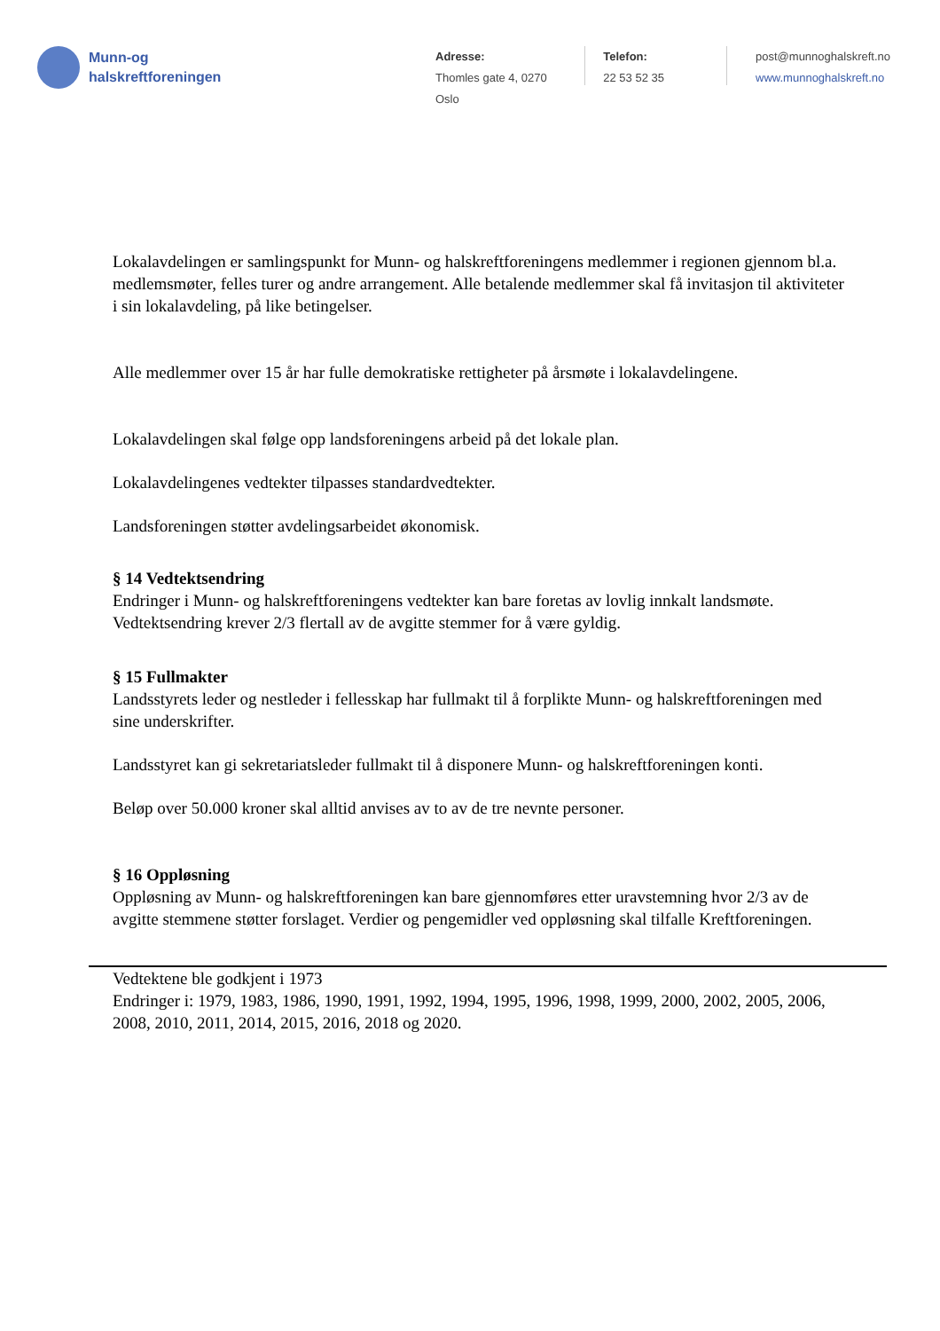Munn-og
halskreftforeningen
Adresse:
Thomles gate 4, 0270 Oslo
Telefon:
22 53 52 35
post@munnoghalskreft.no
www.munnoghalskreft.no
Lokalavdelingen er samlingspunkt for Munn- og halskreftforeningens medlemmer i regionen gjennom bl.a. medlemsmøter, felles turer og andre arrangement. Alle betalende medlemmer skal få invitasjon til aktiviteter i sin lokalavdeling, på like betingelser.
Alle medlemmer over 15 år har fulle demokratiske rettigheter på årsmøte i lokalavdelingene.
Lokalavdelingen skal følge opp landsforeningens arbeid på det lokale plan.
Lokalavdelingenes vedtekter tilpasses standardvedtekter.
Landsforeningen støtter avdelingsarbeidet økonomisk.
§ 14 Vedtektsendring
Endringer i Munn- og halskreftforeningens vedtekter kan bare foretas av lovlig innkalt landsmøte. Vedtektsendring krever 2/3 flertall av de avgitte stemmer for å være gyldig.
§ 15 Fullmakter
Landsstyrets leder og nestleder i fellesskap har fullmakt til å forplikte Munn- og halskreftforeningen med sine underskrifter.
Landsstyret kan gi sekretariatsleder fullmakt til å disponere Munn- og halskreftforeningen konti.
Beløp over 50.000 kroner skal alltid anvises av to av de tre nevnte personer.
§ 16 Oppløsning
Oppløsning av Munn- og halskreftforeningen kan bare gjennomføres etter uravstemning hvor 2/3 av de avgitte stemmene støtter forslaget. Verdier og pengemidler ved oppløsning skal tilfalle Kreftforeningen.
Vedtektene ble godkjent i 1973
Endringer i: 1979, 1983, 1986, 1990, 1991, 1992, 1994, 1995, 1996, 1998, 1999, 2000, 2002, 2005, 2006, 2008, 2010, 2011, 2014, 2015, 2016, 2018 og 2020.